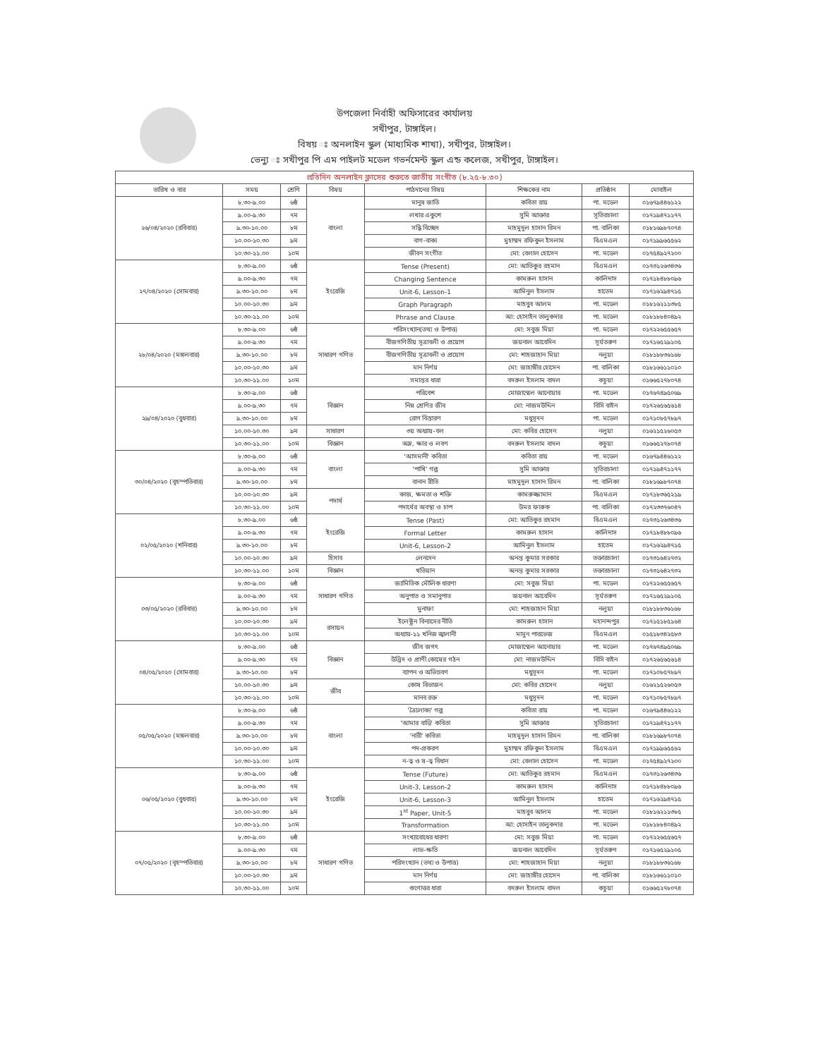উপজেলা নির্বাহী অফিসারের কার্যালয়
সখীপুর, টাঙ্গাইল।
বিষয় ঃ অনলাইন স্কুল (মাধ্যমিক শাখা), সখীপুর, টাঙ্গাইল।
ভেন্যু ঃ সখীপুর পি এম পাইলট মডেল গভর্নমেন্ট স্কুল এন্ড কলেজ, সখীপুর, টাঙ্গাইল।
| প্রতিদিন অনলাইন ক্লাসের শুরুতে জাতীয় সংগীত (৮.২৫-৮.৩০) | | | | | | | |
| --- | --- | --- | --- | --- | --- | --- | --- |
| তারিখ ও বার | সময় | শ্রেণি | বিষয় | পাঠদানের বিষয় | শিক্ষকের নাম | প্রতিষ্ঠান | মোবাইল |
| ২৬/০৪/২০২০ (রবিবার) | ৮.৩০-৯.০০ | ৬ষ্ঠ | বাংলা | মানুষ জাতি | কবিতা রায় | পা. মডেল | ০১৬৭৯৪৪৬১২২ |
| | ৯.০০-৯.৩০ | ৭ম | | লখার একুশে | সুমি আক্তার | সূতিরচালা | ০১৭১৯৪৭১১৭৭ |
| | ৯.৩০-১০.০০ | ৮ম | | সন্ধি বিচ্ছেদ | মাহমুদুল হাসান রিমন | পা. বালিকা | ০১৮১৬৯৮৭০৭৪ |
| | ১০.০০-১০.৩০ | ৯ম | | বাগ-বাক্য | মুহাম্মদ রফিকুল ইসলাম | বিএমএল | ০১৭১৯৯৬৫৫৬২ |
| | ১০.৩০-১১.০০ | ১০ম | | জীবন সংগীত | মো: বেলাল হোসেন | পা. মডেল | ০১৭৫৪৯২৭২০০ |
| ২৭/০৪/২০২০ (সোমবার) | ৮.৩০-৯.০০ | ৬ষ্ঠ | ইংরেজি | Tense (Present) | মো: আতিকুর রহমান | বিএমএল | ০১৭৩১২৬৩৪৩৬ |
| | ৯.০০-৯.৩০ | ৭ম | | Changing Sentence | কামরুল হাসান | কালিদাস | ০১৭১৮৪৮৮০৯৬ |
| | ৯.৩০-১০.০০ | ৮ম | | Unit-6, Lesson-1 | আমিনুল ইসলাম | হাতেম | ০১৭১৬২৯৪৭১৫ |
| | ১০.০০-১০.৩০ | ৯ম | | Graph Paragraph | মাহবুব আলম | পা. মডেল | ০১৮১৬২১১৩৮৫ |
| | ১০.৩০-১১.০০ | ১০ম | | Phrase and Clause | আ: হোসাইন তালুকদার | পা. মডেল | ০১৮১৮৮৪০৪৯২ |
| ২৮/০৪/২০২০ (মঙ্গলবার) | ৮.৩০-৯.০০ | ৬ষ্ঠ | সাধারণ গণিত | পরিসংখ্যান(তথ্য ও উপাত্ত) | মো: সবুজ মিয়া | পা. মডেল | ০১৭২২৬৫৫৬৫৭ |
| | ৯.০০-৯.৩০ | ৭ম | | বীজগণিতীয় সূত্রাবলী ও প্রয়োগ | জয়নাল আবেদিন | সূর্যতরুণ | ০১৭১৬৫২৯১০৫ |
| | ৯.৩০-১০.০০ | ৮ম | | বীজগণিতীয় সূত্রাবলী ও প্রয়োগ | মো: শাহজাহান মিয়া | নলুয়া | ০১৮১৮৮৩৬১৬৮ |
| | ১০.০০-১০.৩০ | ৯ম | | মান নির্ণয় | মো: জাহাঙ্গীর হোসেন | পা. বালিকা | ০১৮১৬৬১১০১০ |
| | ১০.৩০-১১.০০ | ১০ম | | সমান্তর ধারা | বদরুল ইসলাম বাদল | কচুয়া | ০১৬৬৫২৭৮০৭৪ |
| ২৯/০৪/২০২০ (বুধবার) | ৮.৩০-৯.০০ | ৬ষ্ঠ | বিজ্ঞান | পরিবেশ | মোজাম্মেল আনোয়ার | পা. মডেল | ০১৭৬৭৪৯৫০৬৯ |
| | ৯.০০-৯.৩০ | ৭ম | | নিম্ন শ্রেণির জীব | মো: নাজমউদ্দিন | বিসি বাইন | ০১৭২৬৫৬৫৬১৪ |
| | ৯.৩০-১০.০০ | ৮ম | | রোগ বিস্তারণ | মধুসূদন | পা. মডেল | ০১৭১০৮৫৭৮৯৭ |
| | ১০.০০-১০.৩০ | ৯ম | সাধারণ | ৩য় অধ্যায়-বল | মো: কবির হোসেন | নলুয়া | ০১৬২১৫২৬০৫৩ |
| | ১০.৩০-১১.০০ | ১০ম | বিজ্ঞান | অম্ল, ক্ষার ও লবণ | বদরুল ইসলাম বাদল | কচুয়া | ০১৬৬৫২৭৮০৭৪ |
| ৩০/০৪/২০২০ (বৃহস্পতিবার) | ৮.৩০-৯.০০ | ৬ষ্ঠ | বাংলা | 'আসমানী' কবিতা | কবিতা রায় | পা. মডেল | ০১৬৭৯৪৪৬১২২ |
| | ৯.০০-৯.৩০ | ৭ম | | 'পাখি' গল্প | সুমি আক্তার | সূতিরচালা | ০১৭১৯৪৭১১৭৭ |
| | ৯.৩০-১০.০০ | ৮ম | | বানান রীতি | মাহমুদুল হাসান রিমন | পা. বালিকা | ০১৮১৬৯৮৭০৭৪ |
| | ১০.০০-১০.৩০ | ৯ম | পদার্থ | কাজ, ক্ষমতা ও শক্তি | কামরুজ্জামান | বিএমএল | ০১৭১৮৩৬৫২১৯ |
| | ১০.৩০-১১.০০ | ১০ম | | পদার্থের অবস্থা ও চাপ | উমর ফারুক | পা. বালিকা | ০১৭২৩৩৭৬০৪৭ |
| ০২/০৫/২০২০ (শনিবার) | ৮.৩০-৯.০০ | ৬ষ্ঠ | ইংরেজি | Tense (Past) | মো: আতিকুর রহমান | বিএমএল | ০১৭৩১২৬৩৪৩৬ |
| | ৯.০০-৯.৩০ | ৭ম | | Formal Letter | কামরুল হাসান | কালিদাস | ০১৭১৮৪৮৮০৯৬ |
| | ৯.৩০-১০.০০ | ৮ম | | Unit-6, Lesson-2 | আমিনুল ইসলাম | হাতেম | ০১৭১৬২৯৪৭১৫ |
| | ১০.০০-১০.৩০ | ৯ম | হিসাব | লেনদেন | অনন্ত কুমার সরকার | তক্তারচালা | ০১৭৩১৬৪২৭৩২ |
| | ১০.৩০-১১.০০ | ১০ম | বিজ্ঞান | খতিয়ান | অনন্ত কুমার সরকার | তক্তারচালা | ০১৭৩১৬৪২৭৩২ |
| ০৩/০৫/২০২০ (রবিবার) | ৮.৩০-৯.০০ | ৬ষ্ঠ | সাধারণ গণিত | জ্যামিতিক মৌলিক ধারণা | মো: সবুজ মিয়া | পা. মডেল | ০১৭২২৬৫৫৬৫৭ |
| | ৯.০০-৯.৩০ | ৭ম | | অনুপাত ও সমানুপাত | জয়নাল আবেদিন | সূর্যতরুণ | ০১৭১৬৫২৯১০৫ |
| | ৯.৩০-১০.০০ | ৮ম | | মুনাফা | মো: শাহজাহান মিয়া | নলুয়া | ০১৮১৮৮৩৬১৬৮ |
| | ১০.০০-১০.৩০ | ৯ম | রসায়ন | ইলেক্ট্রন বিন্যাসের নীতি | কামরুল হাসান | মহানন্দপুর | ০১৭১৫১৮৫১৬৪ |
| | ১০.৩০-১১.০০ | ১০ম | | অধ্যায়-১১ খনিজ জ্বালানী | মামুন পারভেজ | বিএমএল | ০১৫১৮৩৪২৫৮৩ |
| ০৪/০৫/২০২০ (সোমবার) | ৮.৩০-৯.০০ | ৬ষ্ঠ | বিজ্ঞান | জীব জগৎ | মোজাম্মেল আনোয়ার | পা. মডেল | ০১৭৬৭৪৯৫০৬৯ |
| | ৯.০০-৯.৩০ | ৭ম | | উদ্ভিদ ও প্রাণী কোষের গঠন | মো: নাজমউদ্দিন | বিসি বাইন | ০১৭২৬৫৬৫৬১৪ |
| | ৯.৩০-১০.০০ | ৮ম | | ব্যাপন ও অভিস্রবণ | মধুসূদন | পা. মডেল | ০১৭১০৮৫৭৮৯৭ |
| | ১০.০০-১০.৩০ | ৯ম | জীব | কোষ বিভাজন | মো: কবির হোসেন | নলুয়া | ০১৬২১৫২৬০৫৩ |
| | ১০.৩০-১১.০০ | ১০ম | | মানব রক্ত | মধুসূদন | পা. মডেল | ০১৭১০৮৫৭৮৯৭ |
| ০৫/০৫/২০২০ (মঙ্গলবার) | ৮.৩০-৯.০০ | ৬ষ্ঠ | বাংলা | 'ত্রৈলোক্য' গল্প | কবিতা রায় | পা. মডেল | ০১৬৭৯৪৪৬১২২ |
| | ৯.০০-৯.৩০ | ৭ম | | 'আমার বাড়ি' কবিতা | সুমি আক্তার | সূতিরচালা | ০১৭১৯৪৭১১৭৭ |
| | ৯.৩০-১০.০০ | ৮ম | | 'নারী' কবিতা | মাহমুদুল হাসান রিমন | পা. বালিকা | ০১৮১৬৯৮৭০৭৪ |
| | ১০.০০-১০.৩০ | ৯ম | | পদ-প্রকরণ | মুহাম্মদ রফিকুল ইসলাম | বিএমএল | ০১৭১৯৯৬৫৫৬২ |
| | ১০.৩০-১১.০০ | ১০ম | | ন-ত্ব ও ষ-ত্ব বিধান | মো: বেলাল হোসেন | পা. মডেল | ০১৭৫৪৯২৭২০০ |
| ০৬/০৫/২০২০ (বুধবার) | ৮.৩০-৯.০০ | ৬ষ্ঠ | ইংরেজি | Tense (Future) | মো: আতিকুর রহমান | বিএমএল | ০১৭৩১২৬৩৪৩৬ |
| | ৯.০০-৯.৩০ | ৭ম | | Unit-3, Lesson-2 | কামরুল হাসান | কালিদাস | ০১৭১৮৪৮৮০৯৬ |
| | ৯.৩০-১০.০০ | ৮ম | | Unit-6, Lesson-3 | আমিনুল ইসলাম | হাতেম | ০১৭১৬২৯৪৭১৫ |
| | ১০.০০-১০.৩০ | ৯ম | | 1<sup>st</sup> Paper, Unit-5 | মাহবুব আলম | পা. মডেল | ০১৮১৬২১১৩৮৫ |
| | ১০.৩০-১১.০০ | ১০ম | | Transformation | আ: হোসাইন তালুকদার | পা. মডেল | ০১৮১৮৮৪০৪৯২ |
| ০৭/০৫/২০২০ (বৃহস্পতিবার) | ৮.৩০-৯.০০ | ৬ষ্ঠ | সাধারণ গণিত | সংখ্যাবোধের ধারণা | মো: সবুজ মিয়া | পা. মডেল | ০১৭২২৬৫৫৬৫৭ |
| | ৯.০০-৯.৩০ | ৭ম | | লাভ-ক্ষতি | জয়নাল আবেদিন | সূর্যতরুণ | ০১৭১৬৫২৯১০৫ |
| | ৯.৩০-১০.০০ | ৮ম | | পরিসংখ্যান (তথ্য ও উপাত্ত) | মো: শাহজাহান মিয়া | নলুয়া | ০১৮১৮৮৩৬১৬৮ |
| | ১০.০০-১০.৩০ | ৯ম | | মান নির্ণয় | মো: জাহাঙ্গীর হোসেন | পা. বালিকা | ০১৮১৬৬১১০১০ |
| | ১০.৩০-১১.০০ | ১০ম | | গুণোত্তর ধারা | বদরুল ইসলাম বাদল | কচুয়া | ০১৬৬৫২৭৮০৭৪ |